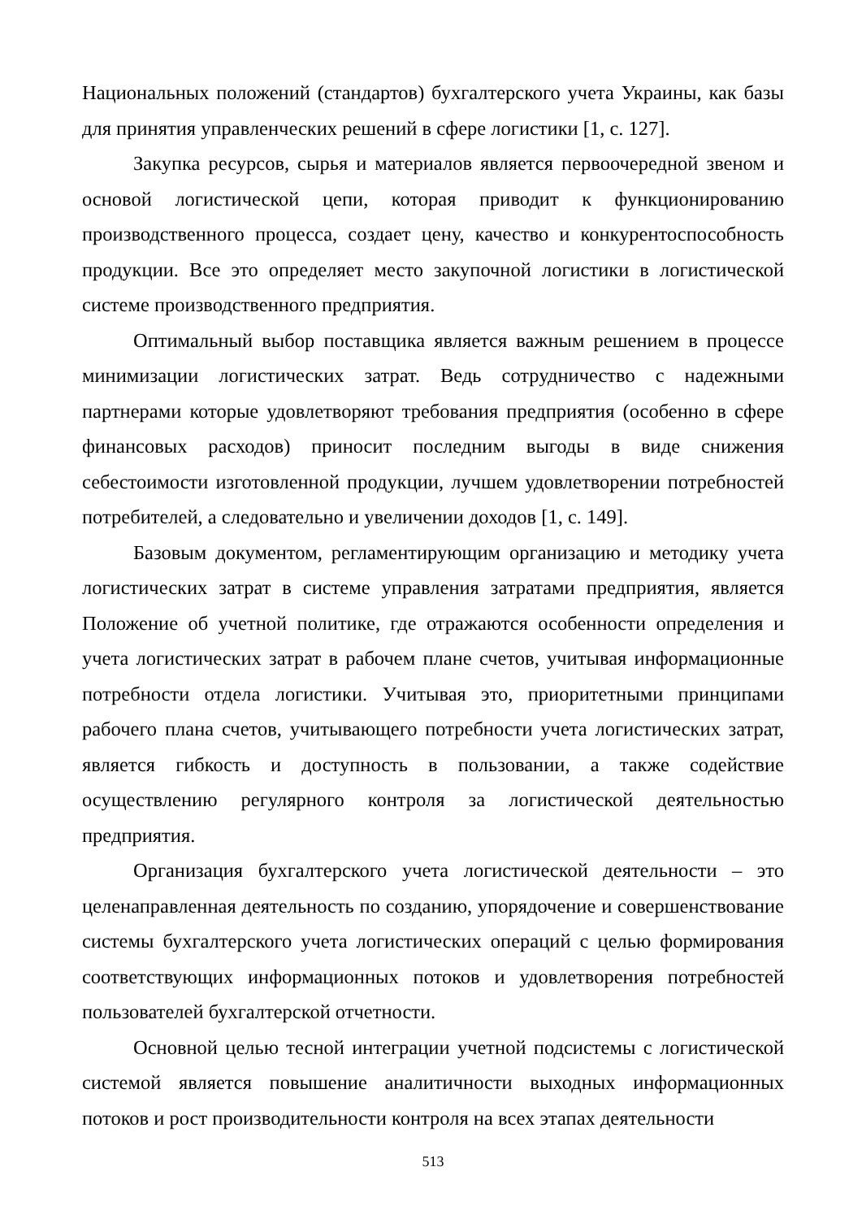Национальных положений (стандартов) бухгалтерского учета Украины, как базы для принятия управленческих решений в сфере логистики [1, с. 127].
Закупка ресурсов, сырья и материалов является первоочередной звеном и основой логистической цепи, которая приводит к функционированию производственного процесса, создает цену, качество и конкурентоспособность продукции. Все это определяет место закупочной логистики в логистической системе производственного предприятия.
Оптимальный выбор поставщика является важным решением в процессе минимизации логистических затрат. Ведь сотрудничество с надежными партнерами которые удовлетворяют требования предприятия (особенно в сфере финансовых расходов) приносит последним выгоды в виде снижения себестоимости изготовленной продукции, лучшем удовлетворении потребностей потребителей, а следовательно и увеличении доходов [1, с. 149].
Базовым документом, регламентирующим организацию и методику учета логистических затрат в системе управления затратами предприятия, является Положение об учетной политике, где отражаются особенности определения и учета логистических затрат в рабочем плане счетов, учитывая информационные потребности отдела логистики. Учитывая это, приоритетными принципами рабочего плана счетов, учитывающего потребности учета логистических затрат, является гибкость и доступность в пользовании, а также содействие осуществлению регулярного контроля за логистической деятельностью предприятия.
Организация бухгалтерского учета логистической деятельности – это целенаправленная деятельность по созданию, упорядочение и совершенствование системы бухгалтерского учета логистических операций с целью формирования соответствующих информационных потоков и удовлетворения потребностей пользователей бухгалтерской отчетности.
Основной целью тесной интеграции учетной подсистемы с логистической системой является повышение аналитичности выходных информационных потоков и рост производительности контроля на всех этапах деятельности
513